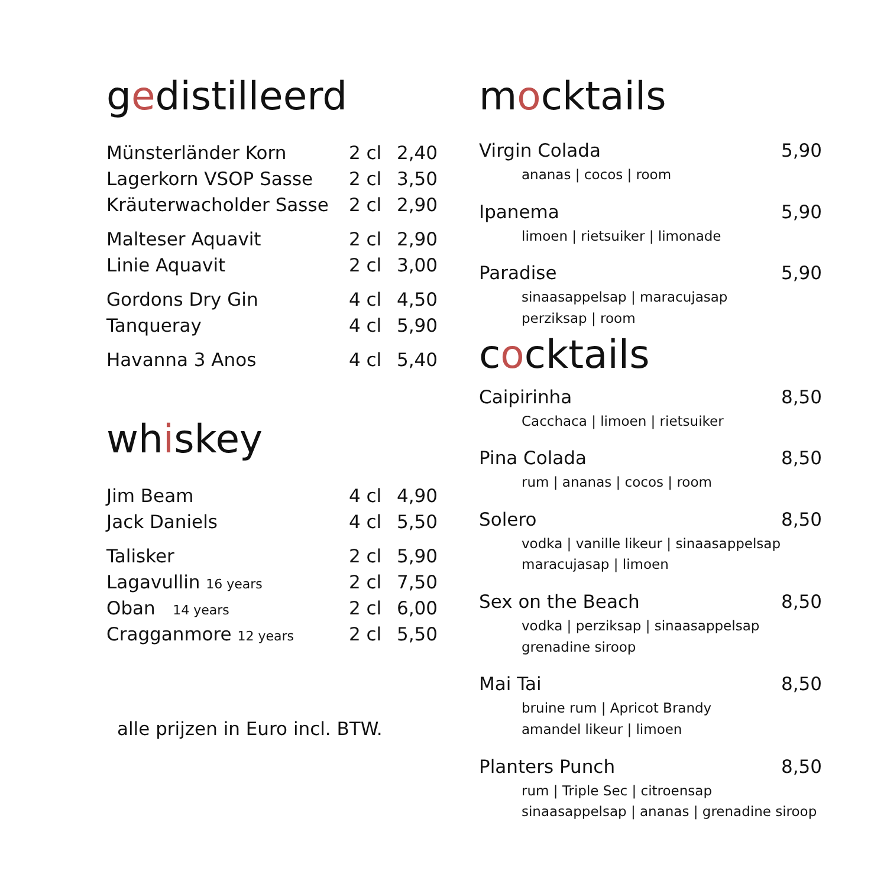gedistilleerd
| Münsterländer Korn | 2 cl | 2,40 |
| Lagerkorn VSOP Sasse | 2 cl | 3,50 |
| Kräuterwacholder Sasse | 2 cl | 2,90 |
| Malteser Aquavit | 2 cl | 2,90 |
| Linie Aquavit | 2 cl | 3,00 |
| Gordons Dry Gin | 4 cl | 4,50 |
| Tanqueray | 4 cl | 5,90 |
| Havanna 3 Anos | 4 cl | 5,40 |
whiskey
| Jim Beam | 4 cl | 4,90 |
| Jack Daniels | 4 cl | 5,50 |
| Talisker | 2 cl | 5,90 |
| Lagavullin 16 years | 2 cl | 7,50 |
| Oban 14 years | 2 cl | 6,00 |
| Cragganmore 12 years | 2 cl | 5,50 |
alle prijzen in Euro incl. BTW.
mocktails
| Virgin Colada | 5,90 |
| ananas / cocos / room | |
| Ipanema | 5,90 |
| limoen / rietsuiker / limonade | |
| Paradise | 5,90 |
| sinaasappelsap / maracujasap perziksap / room | |
cocktails
| Caipirinha | 8,50 |
| Cacchaca / limoen / rietsuiker | |
| Pina Colada | 8,50 |
| rum / ananas / cocos / room | |
| Solero | 8,50 |
| vodka / vanille likeur / sinaasappelsap maracujasap / limoen | |
| Sex on the Beach | 8,50 |
| vodka / perziksap / sinaasappelsap grenadine siroop | |
| Mai Tai | 8,50 |
| bruine rum / Apricot Brandy amandel likeur / limoen | |
| Planters Punch | 8,50 |
| rum / Triple Sec / citroensap sinaasappelsap / ananas / grenadine siroop | |